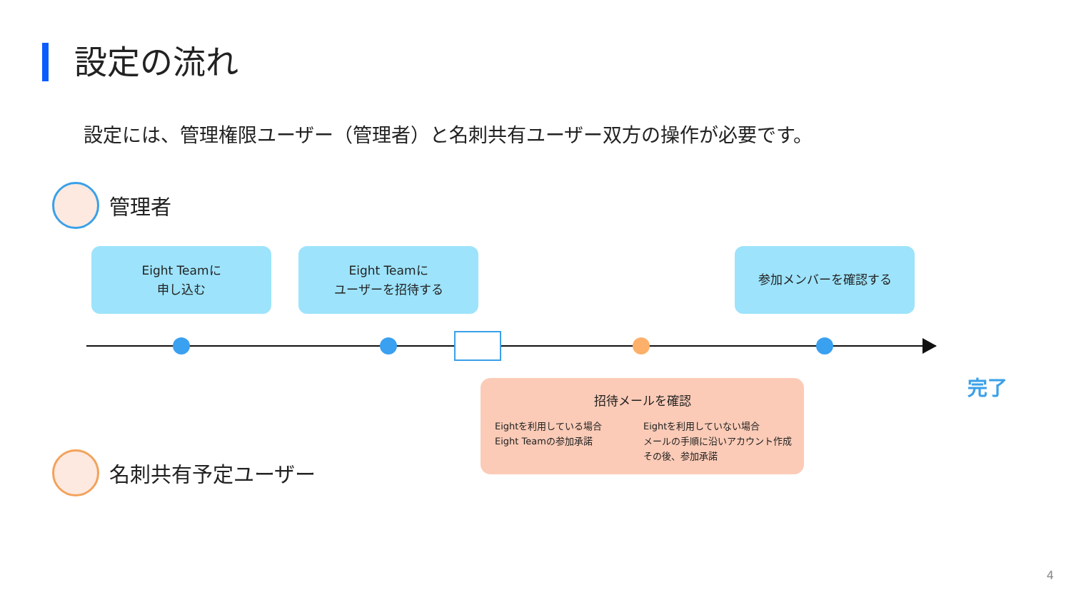設定の流れ
設定には、管理権限ユーザー（管理者）と名刺共有ユーザー双方の操作が必要です。
管理者
Eight Teamに
申し込む
Eight Teamに
ユーザーを招待する
参加メンバーを確認する
完了
招待メールを確認
Eightを利用している場合
Eight Teamの参加承諾
Eightを利用していない場合
メールの手順に沿いアカウント作成
その後、参加承諾
名刺共有予定ユーザー
4